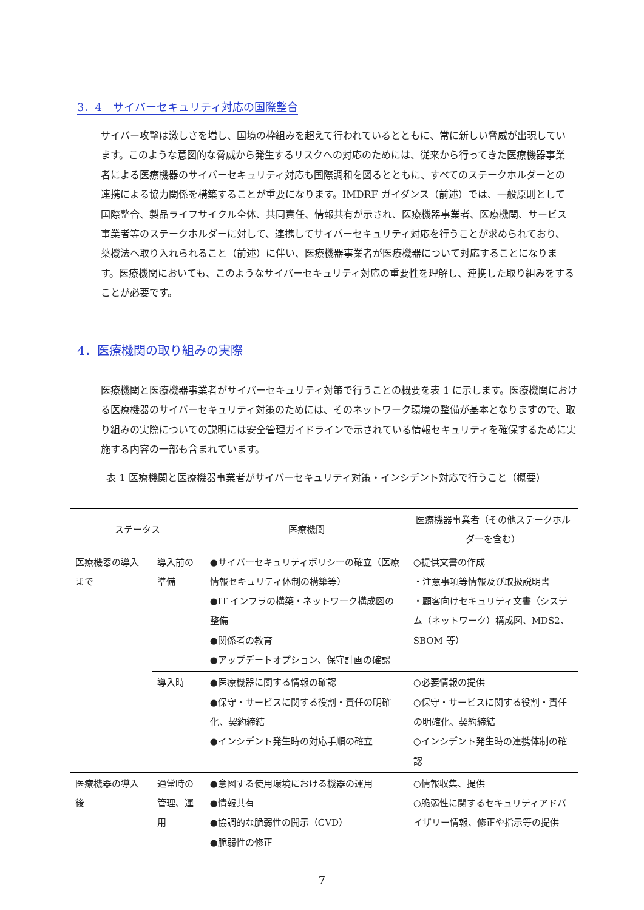3．4　サイバーセキュリティ対応の国際整合
サイバー攻撃は激しさを増し、国境の枠組みを超えて行われているとともに、常に新しい脅威が出現しています。このような意図的な脅威から発生するリスクへの対応のためには、従来から行ってきた医療機器事業者による医療機器のサイバーセキュリティ対応も国際調和を図るとともに、すべてのステークホルダーとの連携による協力関係を構築することが重要になります。IMDRF ガイダンス（前述）では、一般原則として国際整合、製品ライフサイクル全体、共同責任、情報共有が示され、医療機器事業者、医療機関、サービス事業者等のステークホルダーに対して、連携してサイバーセキュリティ対応を行うことが求められており、薬機法へ取り入れられること（前述）に伴い、医療機器事業者が医療機器について対応することになります。医療機関においても、このようなサイバーセキュリティ対応の重要性を理解し、連携した取り組みをすることが必要です。
4．医療機関の取り組みの実際
医療機関と医療機器事業者がサイバーセキュリティ対策で行うことの概要を表 1 に示します。医療機関における医療機器のサイバーセキュリティ対策のためには、そのネットワーク環境の整備が基本となりますので、取り組みの実際についての説明には安全管理ガイドラインで示されている情報セキュリティを確保するために実施する内容の一部も含まれています。
表 1 医療機関と医療機器事業者がサイバーセキュリティ対策・インシデント対応で行うこと（概要）
| ステータス | | 医療機関 | 医療機器事業者（その他ステークホルダーを含む） |
| --- | --- | --- | --- |
| 医療機器の導入まで | 導入前の準備 | ●サイバーセキュリティポリシーの確立（医療情報セキュリティ体制の構築等） ●IT インフラの構築・ネットワーク構成図の整備 ●関係者の教育 ●アップデートオプション、保守計画の確認 | ○提供文書の作成 ・注意事項等情報及び取扱説明書 ・顧客向けセキュリティ文書（システム（ネットワーク）構成図、MDS2、SBOM 等） |
| | 導入時 | ●医療機器に関する情報の確認 ●保守・サービスに関する役割・責任の明確化、契約締結 ●インシデント発生時の対応手順の確立 | ○必要情報の提供 ○保守・サービスに関する役割・責任の明確化、契約締結 ○インシデント発生時の連携体制の確認 |
| 医療機器の導入後 | 通常時の管理、運用 | ●意図する使用環境における機器の運用 ●情報共有 ●協調的な脆弱性の開示（CVD） ●脆弱性の修正 | ○情報収集、提供 ○脆弱性に関するセキュリティアドバイザリー情報、修正や指示等の提供 |
7